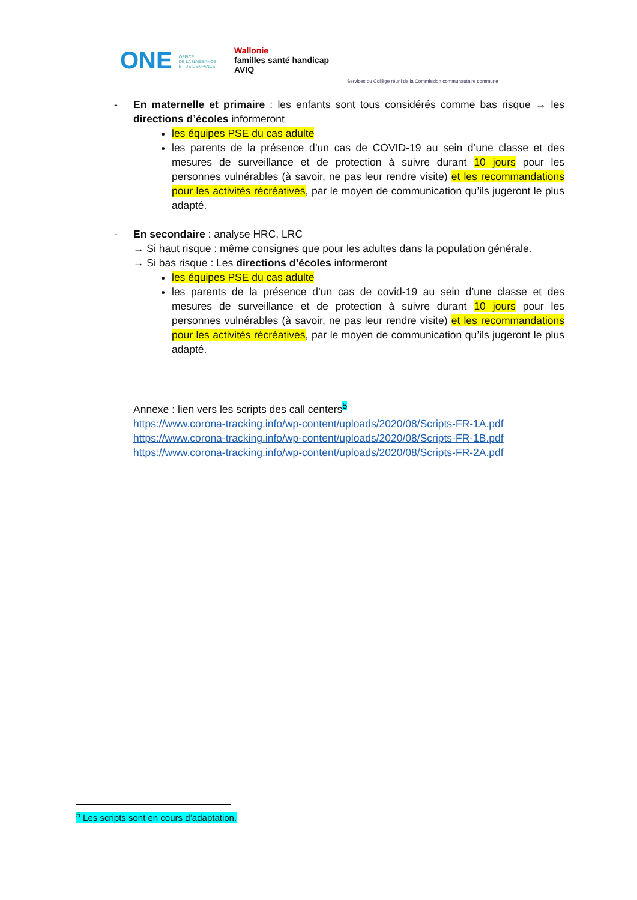ONE OFFICE
DE LA NAISSANCE
ET DE L'ENFANCE
Wallonie
familles santé handicap
AVIQ
Services du Collège réuni de la Commission communautaire commune
- En maternelle et primaire : les enfants sont tous considérés comme bas risque → les directions d’écoles informeront
les équipes PSE du cas adulte
les parents de la présence d’un cas de COVID-19 au sein d’une classe et des mesures de surveillance et de protection à suivre durant 10 jours pour les personnes vulnérables (à savoir, ne pas leur rendre visite) et les recommandations pour les activités récréatives, par le moyen de communication qu’ils jugeront le plus adapté.
- En secondaire : analyse HRC, LRC
→ Si haut risque : même consignes que pour les adultes dans la population générale.
→ Si bas risque : Les directions d’écoles informeront
les équipes PSE du cas adulte
les parents de la présence d’un cas de covid-19 au sein d’une classe et des mesures de surveillance et de protection à suivre durant 10 jours pour les personnes vulnérables (à savoir, ne pas leur rendre visite) et les recommandations pour les activités récréatives, par le moyen de communication qu’ils jugeront le plus adapté.
Annexe : lien vers les scripts des call centers<sup>5</sup>
https://www.corona-tracking.info/wp-content/uploads/2020/08/Scripts-FR-1A.pdf
https://www.corona-tracking.info/wp-content/uploads/2020/08/Scripts-FR-1B.pdf
https://www.corona-tracking.info/wp-content/uploads/2020/08/Scripts-FR-2A.pdf
<sup>5</sup> Les scripts sont en cours d’adaptation.